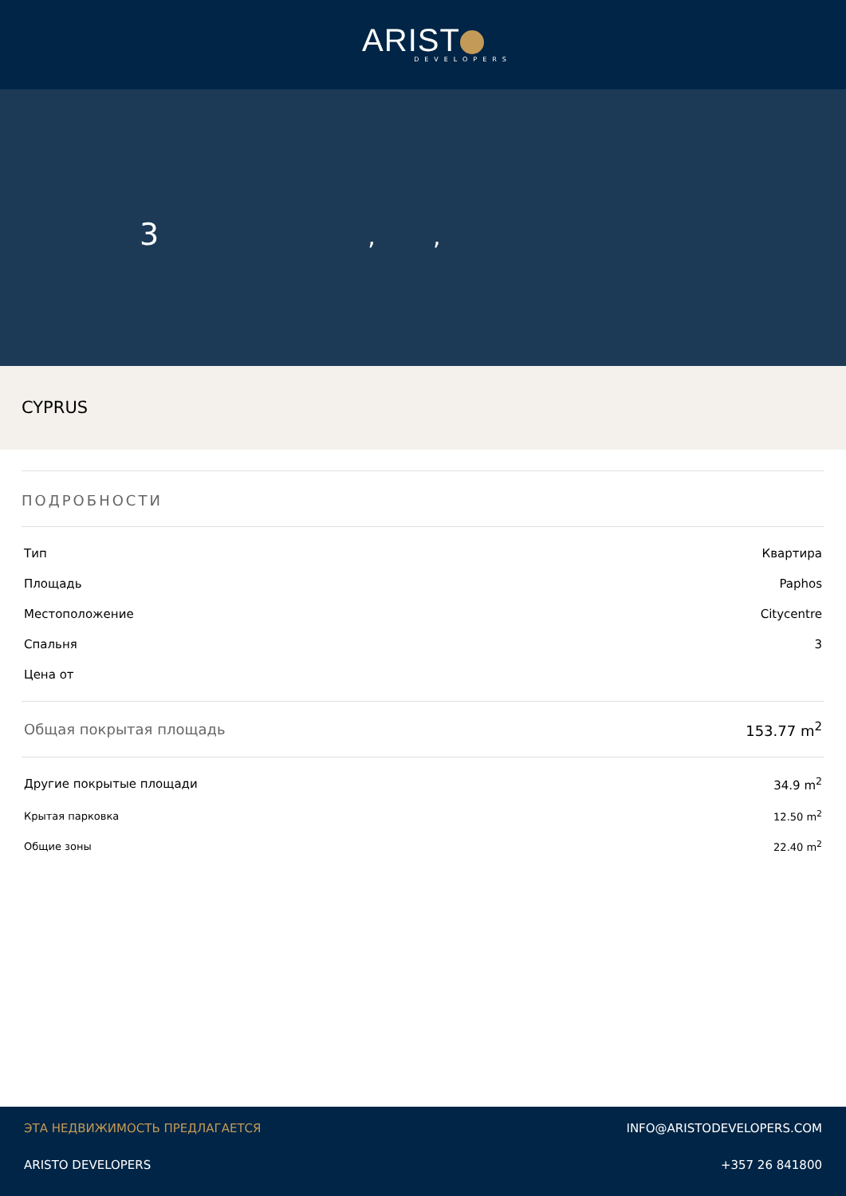ARIST
DEVELOPERS
3 , ,
CYPRUS
ПОДРОБНОСТИ
| Тип | Квартира |
| Площадь | Paphos |
| Местоположение | Citycentre |
| Спальня | 3 |
| Цена от | |
| Общая покрытая площадь | 153.77 m<sup>2</sup> |
| Другие покрытые площади | 34.9 m<sup>2</sup> |
| Крытая парковка | 12.50 m<sup>2</sup> |
| Общие зоны | 22.40 m<sup>2</sup> |
| ЭТА НЕДВИЖИМОСТЬ ПРЕДЛАГАЕТСЯ | INFO@ARISTODEVELOPERS.COM |
| ARISTO DEVELOPERS | +357 26 841800 |